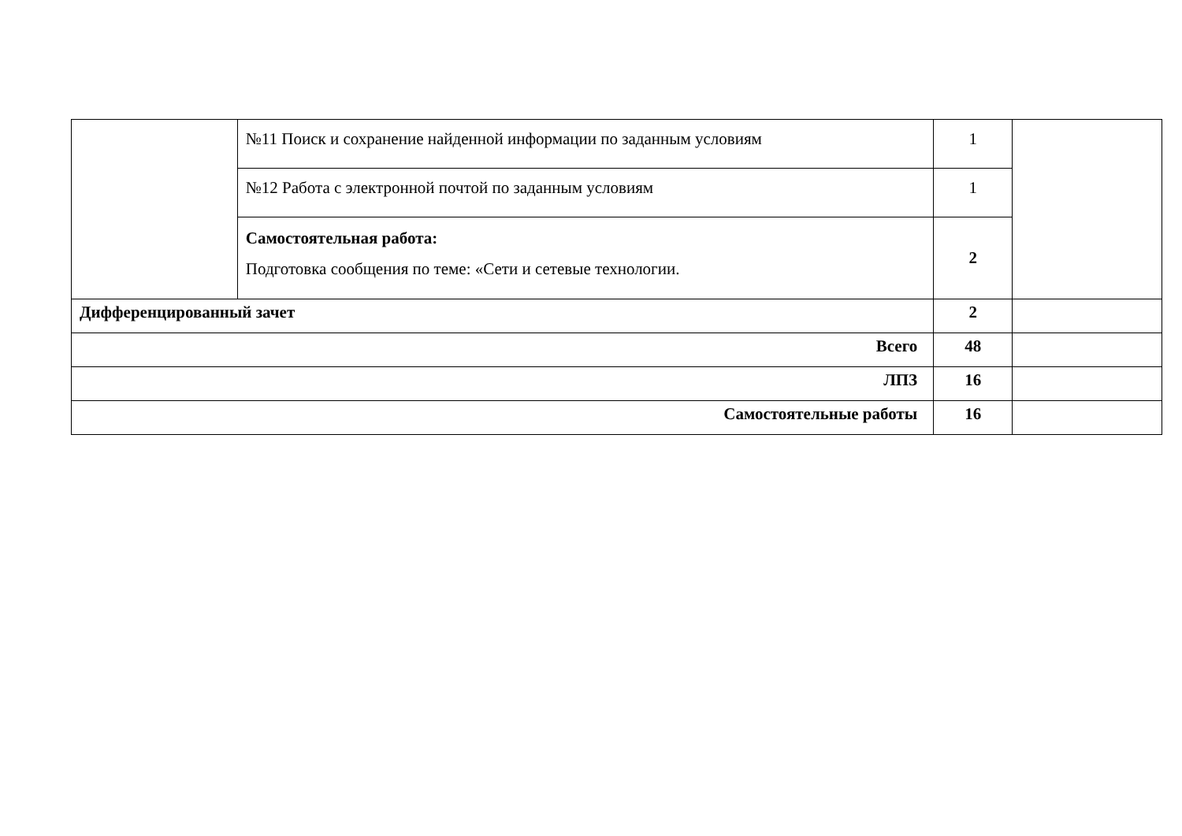| | №11 Поиск и сохранение найденной информации по заданным условиям | 1 | |
| | №12 Работа с электронной почтой по заданным условиям | 1 | |
| | Самостоятельная работа: Подготовка сообщения по теме: «Сети и сетевые технологии. | 2 | |
| Дифференцированный зачет | | 2 | |
| Всего | | 48 | |
| ЛПЗ | | 16 | |
| Самостоятельные работы | | 16 | |